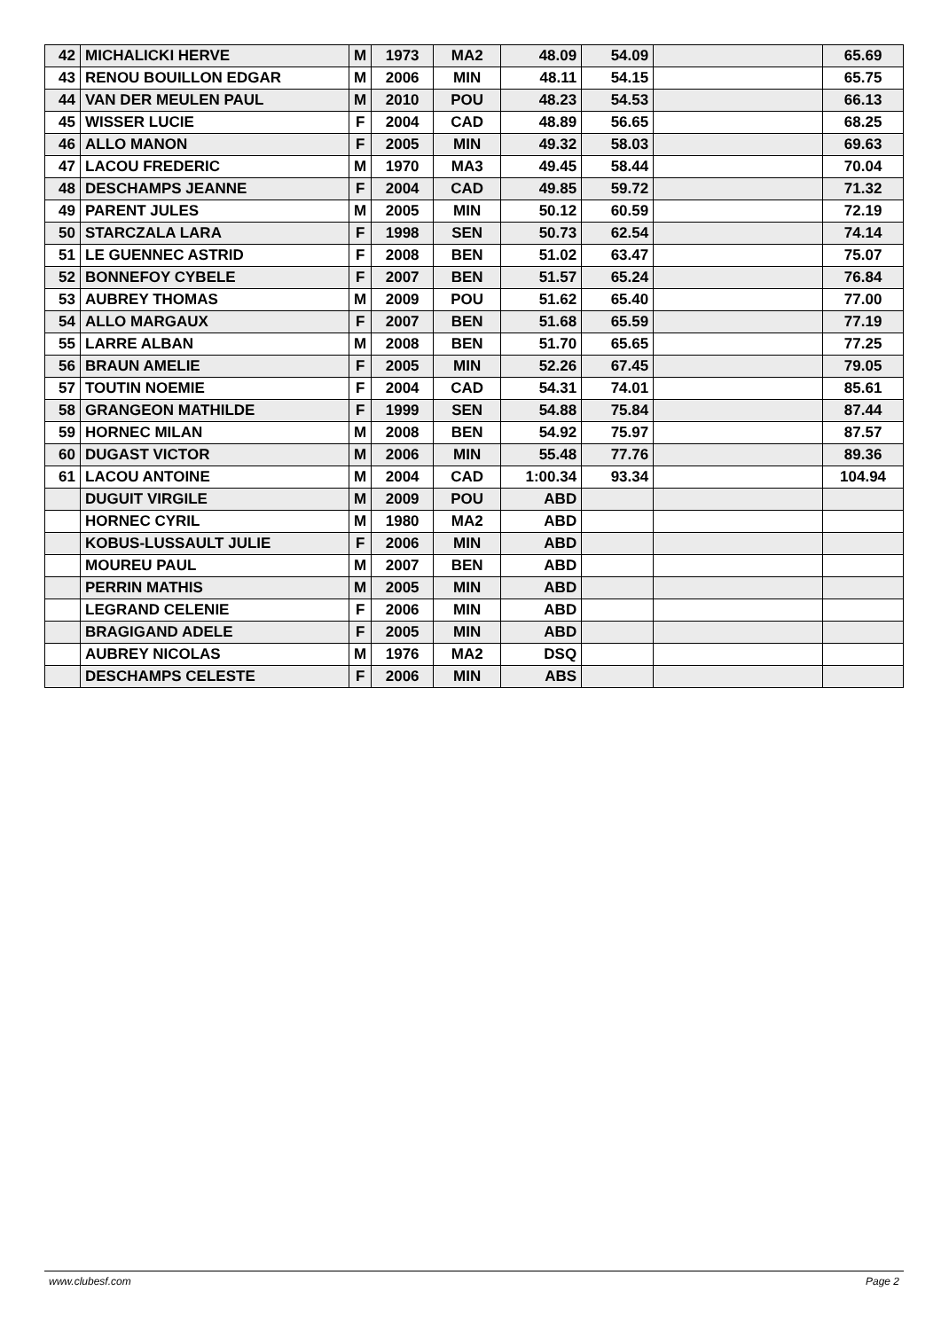| 42 | MICHALICKI HERVE | M | 1973 | MA2 | 48.09 | 54.09 | | 65.69 |
| 43 | RENOU BOUILLON EDGAR | M | 2006 | MIN | 48.11 | 54.15 | | 65.75 |
| 44 | VAN DER MEULEN PAUL | M | 2010 | POU | 48.23 | 54.53 | | 66.13 |
| 45 | WISSER LUCIE | F | 2004 | CAD | 48.89 | 56.65 | | 68.25 |
| 46 | ALLO MANON | F | 2005 | MIN | 49.32 | 58.03 | | 69.63 |
| 47 | LACOU FREDERIC | M | 1970 | MA3 | 49.45 | 58.44 | | 70.04 |
| 48 | DESCHAMPS JEANNE | F | 2004 | CAD | 49.85 | 59.72 | | 71.32 |
| 49 | PARENT JULES | M | 2005 | MIN | 50.12 | 60.59 | | 72.19 |
| 50 | STARCZALA LARA | F | 1998 | SEN | 50.73 | 62.54 | | 74.14 |
| 51 | LE GUENNEC ASTRID | F | 2008 | BEN | 51.02 | 63.47 | | 75.07 |
| 52 | BONNEFOY CYBELE | F | 2007 | BEN | 51.57 | 65.24 | | 76.84 |
| 53 | AUBREY THOMAS | M | 2009 | POU | 51.62 | 65.40 | | 77.00 |
| 54 | ALLO MARGAUX | F | 2007 | BEN | 51.68 | 65.59 | | 77.19 |
| 55 | LARRE ALBAN | M | 2008 | BEN | 51.70 | 65.65 | | 77.25 |
| 56 | BRAUN AMELIE | F | 2005 | MIN | 52.26 | 67.45 | | 79.05 |
| 57 | TOUTIN NOEMIE | F | 2004 | CAD | 54.31 | 74.01 | | 85.61 |
| 58 | GRANGEON MATHILDE | F | 1999 | SEN | 54.88 | 75.84 | | 87.44 |
| 59 | HORNEC MILAN | M | 2008 | BEN | 54.92 | 75.97 | | 87.57 |
| 60 | DUGAST VICTOR | M | 2006 | MIN | 55.48 | 77.76 | | 89.36 |
| 61 | LACOU ANTOINE | M | 2004 | CAD | 1:00.34 | 93.34 | | 104.94 |
| | DUGUIT VIRGILE | M | 2009 | POU | ABD | | | |
| | HORNEC CYRIL | M | 1980 | MA2 | ABD | | | |
| | KOBUS-LUSSAULT JULIE | F | 2006 | MIN | ABD | | | |
| | MOUREU PAUL | M | 2007 | BEN | ABD | | | |
| | PERRIN MATHIS | M | 2005 | MIN | ABD | | | |
| | LEGRAND CELENIE | F | 2006 | MIN | ABD | | | |
| | BRAGIGAND ADELE | F | 2005 | MIN | ABD | | | |
| | AUBREY NICOLAS | M | 1976 | MA2 | DSQ | | | |
| | DESCHAMPS CELESTE | F | 2006 | MIN | ABS | | | |
www.clubesf.com Page 2